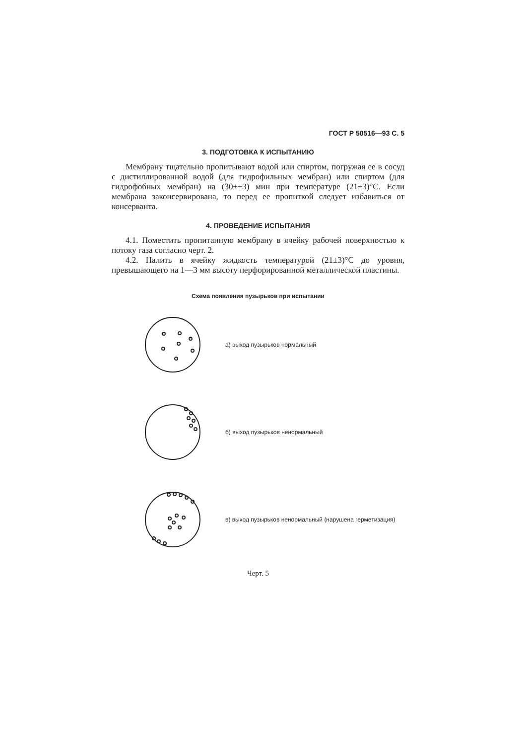ГОСТ Р 50516—93 С. 5
3. ПОДГОТОВКА К ИСПЫТАНИЮ
Мембрану тщательно пропитывают водой или спиртом, погружая ее в сосуд с дистиллированной водой (для гидрофильных мембран) или спиртом (для гидрофобных мембран) на (30±±3) мин при температуре (21±3)°С. Если мембрана законсервирована, то перед ее пропиткой следует избавиться от консерванта.
4. ПРОВЕДЕНИЕ ИСПЫТАНИЯ
4.1. Поместить пропитанную мембрану в ячейку рабочей поверхностью к потоку газа согласно черт. 2.
4.2. Налить в ячейку жидкость температурой (21±3)°С до уровня, превышающего на 1—3 мм высоту перфорированной металлической пластины.
Схема появления пузырьков при испытании
а) выход пузырьков нормальный
б) выход пузырьков ненормальный
в) выход пузырьков ненормальный (нарушена герметизация)
Черт. 5